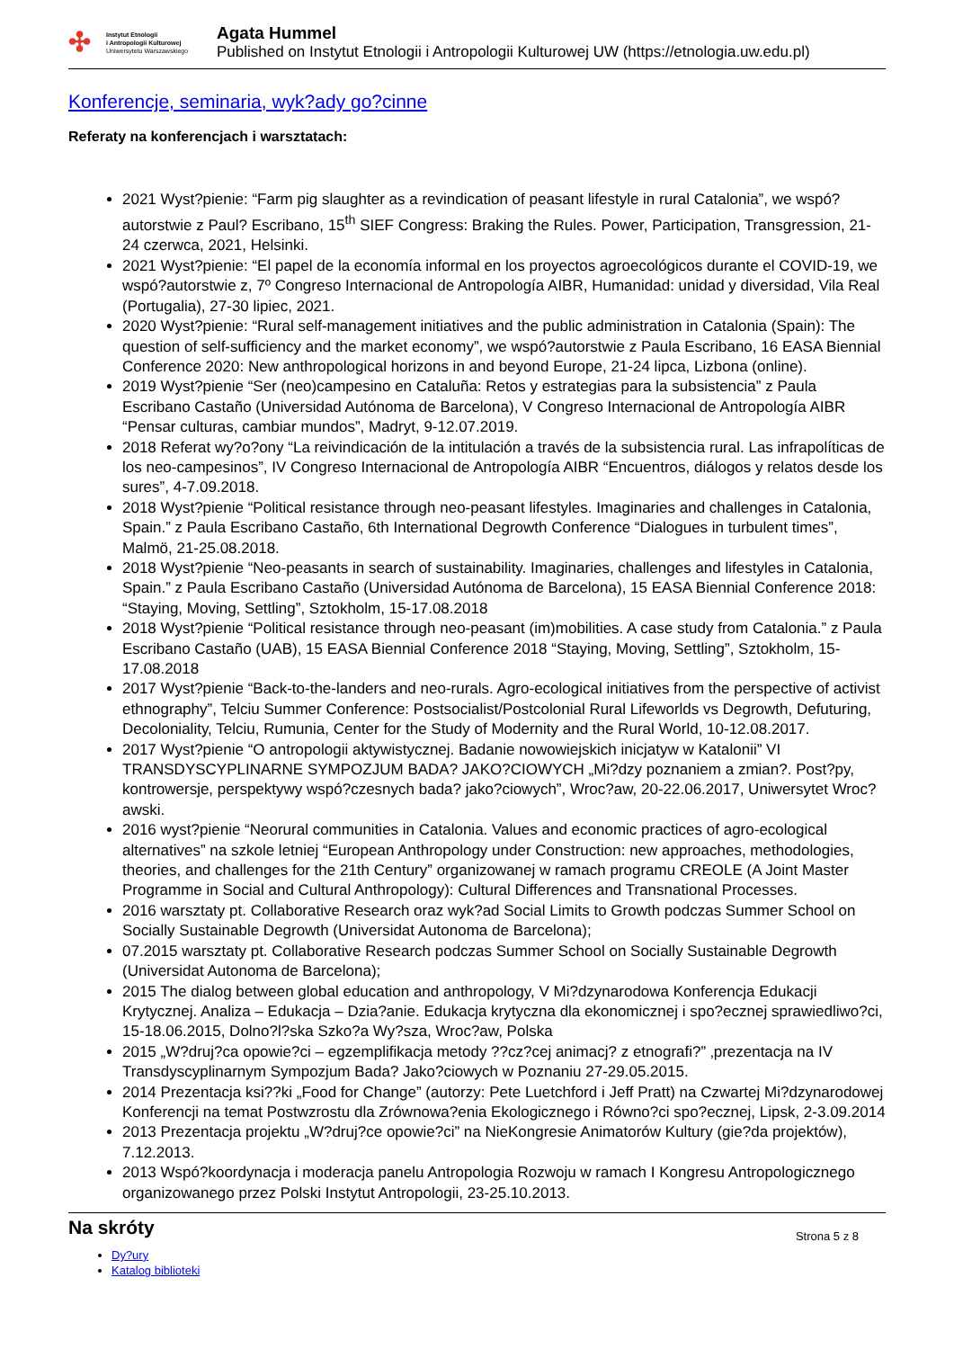✣
Instytut Etnologii
i Antropologii Kulturowej
Uniwersytetu Warszawskiego
Agata Hummel
Published on Instytut Etnologii i Antropologii Kulturowej UW (https://etnologia.uw.edu.pl)
Konferencje, seminaria, wyk?ady go?cinne
Referaty na konferencjach i warsztatach:
2021 Wyst?pienie: “Farm pig slaughter as a revindication of peasant lifestyle in rural Catalonia”, we wspó?autorstwie z Paul? Escribano, 15<sup>th</sup> SIEF Congress: Braking the Rules. Power, Participation, Transgression, 21-24 czerwca, 2021, Helsinki.
2021 Wyst?pienie: “El papel de la economía informal en los proyectos agroecológicos durante el COVID-19, we wspó?autorstwie z, 7º Congreso Internacional de Antropología AIBR, Humanidad: unidad y diversidad, Vila Real (Portugalia), 27-30 lipiec, 2021.
2020 Wyst?pienie: “Rural self-management initiatives and the public administration in Catalonia (Spain): The question of self-sufficiency and the market economy”, we wspó?autorstwie z Paula Escribano, 16 EASA Biennial Conference 2020: New anthropological horizons in and beyond Europe, 21-24 lipca, Lizbona (online).
2019 Wyst?pienie “Ser (neo)campesino en Cataluña: Retos y estrategias para la subsistencia” z Paula Escribano Castaño (Universidad Autónoma de Barcelona), V Congreso Internacional de Antropología AIBR “Pensar culturas, cambiar mundos”, Madryt, 9-12.07.2019.
2018 Referat wy?o?ony “La reivindicación de la intitulación a través de la subsistencia rural. Las infrapolíticas de los neo-campesinos”, IV Congreso Internacional de Antropología AIBR “Encuentros, diálogos y relatos desde los sures”, 4-7.09.2018.
2018 Wyst?pienie “Political resistance through neo-peasant lifestyles. Imaginaries and challenges in Catalonia, Spain.” z Paula Escribano Castaño, 6th International Degrowth Conference “Dialogues in turbulent times”, Malmö, 21-25.08.2018.
2018 Wyst?pienie “Neo-peasants in search of sustainability. Imaginaries, challenges and lifestyles in Catalonia, Spain.” z Paula Escribano Castaño (Universidad Autónoma de Barcelona), 15 EASA Biennial Conference 2018: “Staying, Moving, Settling”, Sztokholm, 15-17.08.2018
2018 Wyst?pienie “Political resistance through neo-peasant (im)mobilities. A case study from Catalonia.” z Paula Escribano Castaño (UAB), 15 EASA Biennial Conference 2018 “Staying, Moving, Settling”, Sztokholm, 15-17.08.2018
2017 Wyst?pienie “Back-to-the-landers and neo-rurals. Agro-ecological initiatives from the perspective of activist ethnography”, Telciu Summer Conference: Postsocialist/Postcolonial Rural Lifeworlds vs Degrowth, Defuturing, Decoloniality, Telciu, Rumunia, Center for the Study of Modernity and the Rural World, 10-12.08.2017.
2017 Wyst?pienie “O antropologii aktywistycznej. Badanie nowowiejskich inicjatyw w Katalonii” VI TRANSDYSCYPLINARNE SYMPOZJUM BADA? JAKO?CIOWYCH „Mi?dzy poznaniem a zmian?. Post?py, kontrowersje, perspektywy wspó?czesnych bada? jako?ciowych”, Wroc?aw, 20-22.06.2017, Uniwersytet Wroc?awski.
2016 wyst?pienie “Neorural communities in Catalonia. Values and economic practices of agro-ecological alternatives” na szkole letniej “European Anthropology under Construction: new approaches, methodologies, theories, and challenges for the 21th Century” organizowanej w ramach programu CREOLE (A Joint Master Programme in Social and Cultural Anthropology): Cultural Differences and Transnational Processes.
2016 warsztaty pt. Collaborative Research oraz wyk?ad Social Limits to Growth podczas Summer School on Socially Sustainable Degrowth (Universidat Autonoma de Barcelona);
07.2015 warsztaty pt. Collaborative Research podczas Summer School on Socially Sustainable Degrowth (Universidat Autonoma de Barcelona);
2015 The dialog between global education and anthropology, V Mi?dzynarodowa Konferencja Edukacji Krytycznej. Analiza – Edukacja – Dzia?anie. Edukacja krytyczna dla ekonomicznej i spo?ecznej sprawiedliwo?ci, 15-18.06.2015, Dolno?l?ska Szko?a Wy?sza, Wroc?aw, Polska
2015 „W?druj?ca opowie?ci – egzemplifikacja metody ??cz?cej animacj? z etnografi?” ‚prezentacja na IV Transdyscyplinarnym Sympozjum Bada? Jako?ciowych w Poznaniu 27-29.05.2015.
2014 Prezentacja ksi??ki „Food for Change” (autorzy: Pete Luetchford i Jeff Pratt) na Czwartej Mi?dzynarodowej Konferencji na temat Postwzrostu dla Zrównowa?enia Ekologicznego i Równo?ci spo?ecznej, Lipsk, 2-3.09.2014
2013 Prezentacja projektu „W?druj?ce opowie?ci” na NieKongresie Animatorów Kultury (gie?da projektów), 7.12.2013.
2013 Wspó?koordynacja i moderacja panelu Antropologia Rozwoju w ramach I Kongresu Antropologicznego organizowanego przez Polski Instytut Antropologii, 23-25.10.2013.
Na skróty
Strona 5 z 8
Dy?ury
Katalog biblioteki